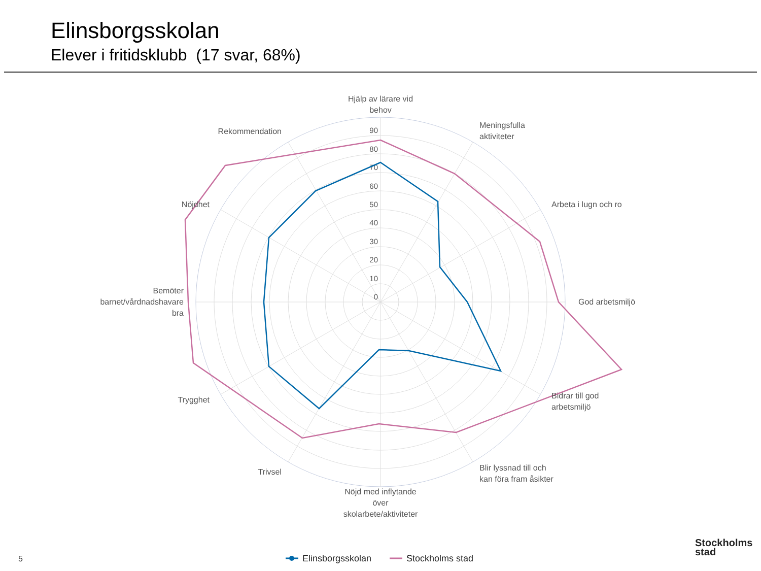Elinsborgsskolan
Elever i fritidsklubb (17 svar, 68%)
90
80
70
60
50
40
30
20
10
0
Hjälp av lärare vid
behov
Nöjd med inflytande
över
skolarbete/aktiviteter
Meningsfulla
aktiviteter
Arbeta i lugn och ro
God arbetsmiljö
Bidrar till god
arbetsmiljö
Blir lyssnad till och
kan föra fram åsikter
Rekommendation
Nöjdhet
Bemöter
barnet/vårdnadshavare
bra
Trygghet
Trivsel
Elinsborgsskolan
Stockholms stad
5
Stockholms
stad